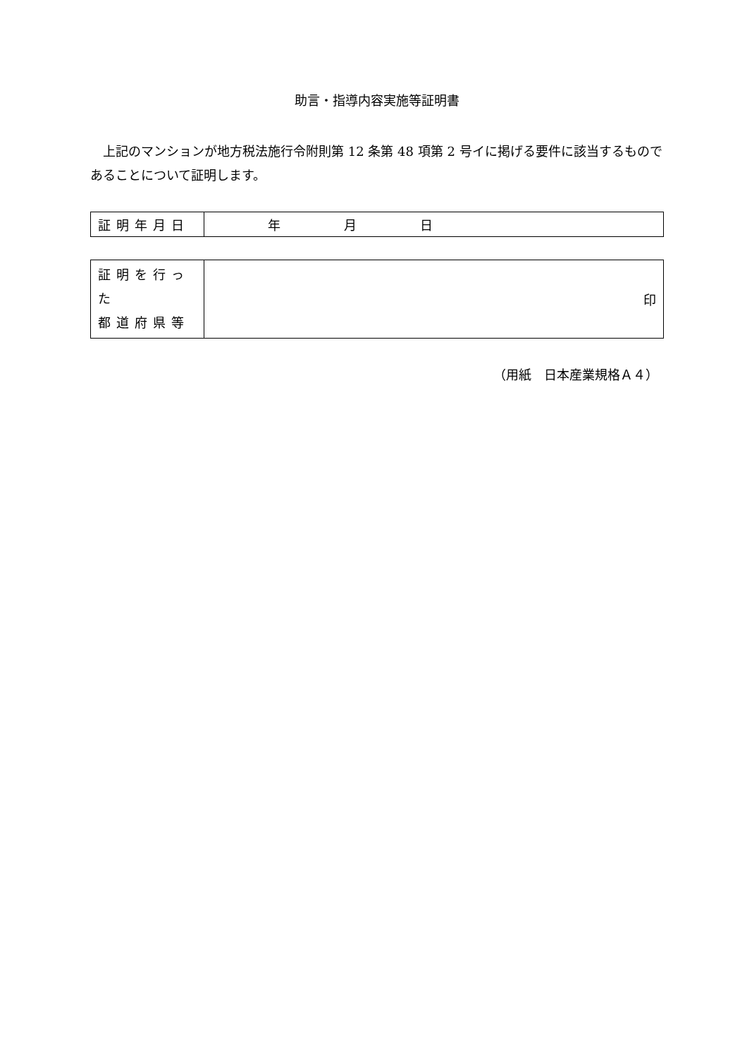助言・指導内容実施等証明書
上記のマンションが地方税法施行令附則第 12 条第 48 項第 2 号イに掲げる要件に該当するものであることについて証明します。
| 証明年月日 | 年 月 日 |
| 証明を行った 都道府県等 | 印 |
（用紙　日本産業規格Ａ４）